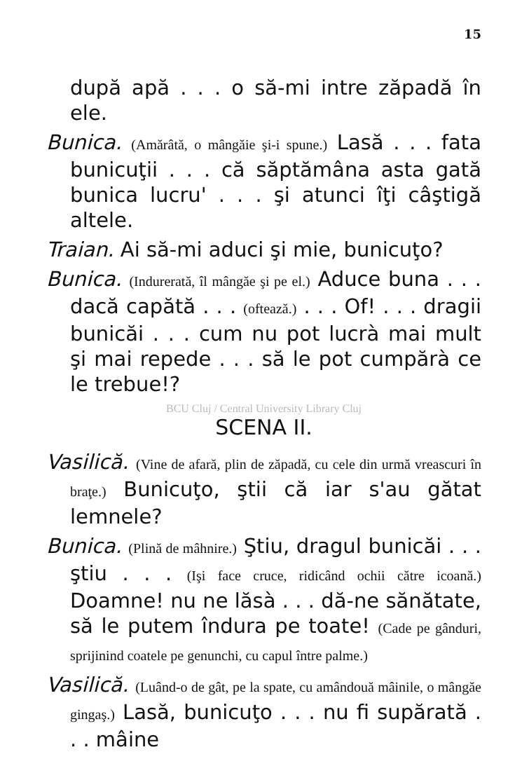15
după apă . . . o să-mi intre zăpadă în ele.
Bunica. (Amărâtă, o mângăie şi-i spune.) Lasă . . . fata bunicuţii . . . că săptămâna asta gată bunica lucru' . . . şi atunci îţi câştigă altele.
Traian. Ai să-mi aduci şi mie, bunicuţo?
Bunica. (Indurerată, îl mângăe şi pe el.) Aduce buna . . . dacă capătă . . . (oftează.) . . . Of! . . . dragii bunicăi . . . cum nu pot lucrà mai mult şi mai repede . . . să le pot cumpărà ce le trebue!?
BCU Cluj / Central University Library Cluj
SCENA II.
Vasilică. (Vine de afară, plin de zăpadă, cu cele din urmă vreascuri în braţe.) Bunicuţo, ştii că iar s'au gătat lemnele?
Bunica. (Plină de mâhnire.) Ştiu, dragul bunicăi . . . ştiu . . . (Işi face cruce, ridicând ochii către icoană.) Doamne! nu ne lăsà . . . dă-ne sănătate, să le putem îndura pe toate! (Cade pe gânduri, sprijinind coatele pe genunchi, cu capul între palme.)
Vasilică. (Luând-o de gât, pe la spate, cu amândouă mâinile, o mângăe gingaş.) Lasă, bunicuţo . . . nu fi supărată . . . mâine